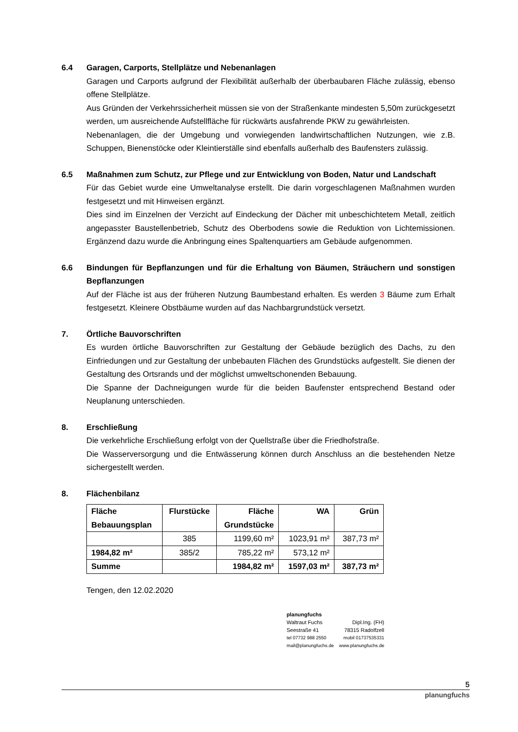6.4 Garagen, Carports, Stellplätze und Nebenanlagen
Garagen und Carports aufgrund der Flexibilität außerhalb der überbaubaren Fläche zulässig, ebenso offene Stellplätze.
Aus Gründen der Verkehrssicherheit müssen sie von der Straßenkante mindesten 5,50m zurückgesetzt werden, um ausreichende Aufstellfläche für rückwärts ausfahrende PKW zu gewährleisten.
Nebenanlagen, die der Umgebung und vorwiegenden landwirtschaftlichen Nutzungen, wie z.B. Schuppen, Bienenstöcke oder Kleintierställe sind ebenfalls außerhalb des Baufensters zulässig.
6.5 Maßnahmen zum Schutz, zur Pflege und zur Entwicklung von Boden, Natur und Landschaft
Für das Gebiet wurde eine Umweltanalyse erstellt. Die darin vorgeschlagenen Maßnahmen wurden festgesetzt und mit Hinweisen ergänzt.
Dies sind im Einzelnen der Verzicht auf Eindeckung der Dächer mit unbeschichtetem Metall, zeitlich angepasster Baustellenbetrieb, Schutz des Oberbodens sowie die Reduktion von Lichtemissionen. Ergänzend dazu wurde die Anbringung eines Spaltenquartiers am Gebäude aufgenommen.
6.6 Bindungen für Bepflanzungen und für die Erhaltung von Bäumen, Sträuchern und sonstigen Bepflanzungen
Auf der Fläche ist aus der früheren Nutzung Baumbestand erhalten. Es werden 3 Bäume zum Erhalt festgesetzt. Kleinere Obstbäume wurden auf das Nachbargrundstück versetzt.
7. Örtliche Bauvorschriften
Es wurden örtliche Bauvorschriften zur Gestaltung der Gebäude bezüglich des Dachs, zu den Einfriedungen und zur Gestaltung der unbebauten Flächen des Grundstücks aufgestellt. Sie dienen der Gestaltung des Ortsrands und der möglichst umweltschonenden Bebauung.
Die Spanne der Dachneigungen wurde für die beiden Baufenster entsprechend Bestand oder Neuplanung unterschieden.
8. Erschließung
Die verkehrliche Erschließung erfolgt von der Quellstraße über die Friedhofstraße.
Die Wasserversorgung und die Entwässerung können durch Anschluss an die bestehenden Netze sichergestellt werden.
8. Flächenbilanz
| Fläche Bebauungsplan | Flurstücke | Fläche Grundstücke | WA | Grün |
| --- | --- | --- | --- | --- |
| | 385 | 1199,60 m² | 1023,91 m² | 387,73 m² |
| 1984,82 m² | 385/2 | 785,22 m² | 573,12 m² | |
| Summe | | 1984,82 m² | 1597,03 m² | 387,73 m² |
Tengen, den 12.02.2020
planungfuchs
Waltraut Fuchs Dipl.Ing. (FH)
Seestraße 41 78315 Radolfzell
tel 07732 988 2550 mobil 01737535331
mail@planungfuchs.de www.planungfuchs.de
5
planungfuchs